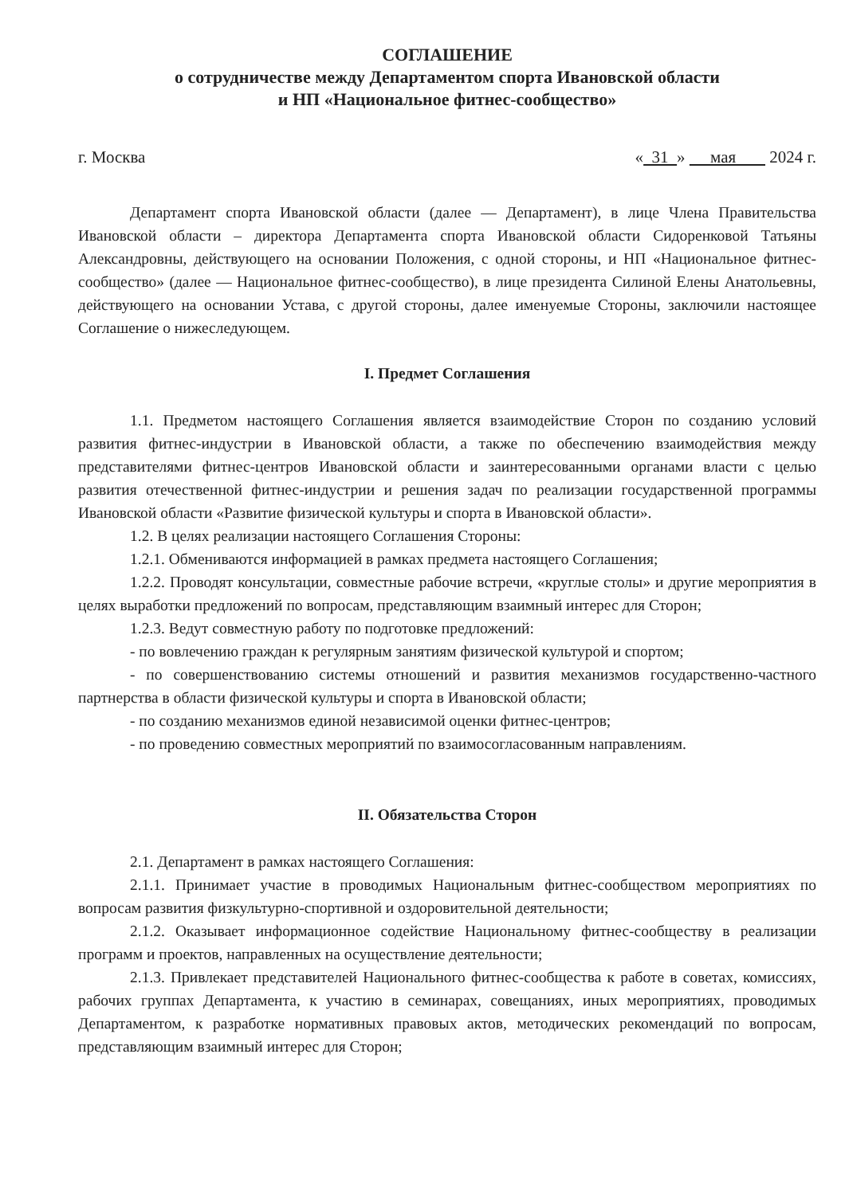СОГЛАШЕНИЕ
о сотрудничестве между Департаментом спорта Ивановской области
и НП «Национальное фитнес-сообщество»
г. Москва « 31 » мая 2024 г.
Департамент спорта Ивановской области (далее — Департамент), в лице Члена Правительства Ивановской области – директора Департамента спорта Ивановской области Сидоренковой Татьяны Александровны, действующего на основании Положения, с одной стороны, и НП «Национальное фитнес-сообщество» (далее — Национальное фитнес-сообщество), в лице президента Силиной Елены Анатольевны, действующего на основании Устава, с другой стороны, далее именуемые Стороны, заключили настоящее Соглашение о нижеследующем.
I. Предмет Соглашения
1.1. Предметом настоящего Соглашения является взаимодействие Сторон по созданию условий развития фитнес-индустрии в Ивановской области, а также по обеспечению взаимодействия между представителями фитнес-центров Ивановской области и заинтересованными органами власти с целью развития отечественной фитнес-индустрии и решения задач по реализации государственной программы Ивановской области «Развитие физической культуры и спорта в Ивановской области».
1.2. В целях реализации настоящего Соглашения Стороны:
1.2.1. Обмениваются информацией в рамках предмета настоящего Соглашения;
1.2.2. Проводят консультации, совместные рабочие встречи, «круглые столы» и другие мероприятия в целях выработки предложений по вопросам, представляющим взаимный интерес для Сторон;
1.2.3. Ведут совместную работу по подготовке предложений:
- по вовлечению граждан к регулярным занятиям физической культурой и спортом;
- по совершенствованию системы отношений и развития механизмов государственно-частного партнерства в области физической культуры и спорта в Ивановской области;
- по созданию механизмов единой независимой оценки фитнес-центров;
- по проведению совместных мероприятий по взаимосогласованным направлениям.
II. Обязательства Сторон
2.1. Департамент в рамках настоящего Соглашения:
2.1.1. Принимает участие в проводимых Национальным фитнес-сообществом мероприятиях по вопросам развития физкультурно-спортивной и оздоровительной деятельности;
2.1.2. Оказывает информационное содействие Национальному фитнес-сообществу в реализации программ и проектов, направленных на осуществление деятельности;
2.1.3. Привлекает представителей Национального фитнес-сообщества к работе в советах, комиссиях, рабочих группах Департамента, к участию в семинарах, совещаниях, иных мероприятиях, проводимых Департаментом, к разработке нормативных правовых актов, методических рекомендаций по вопросам, представляющим взаимный интерес для Сторон;